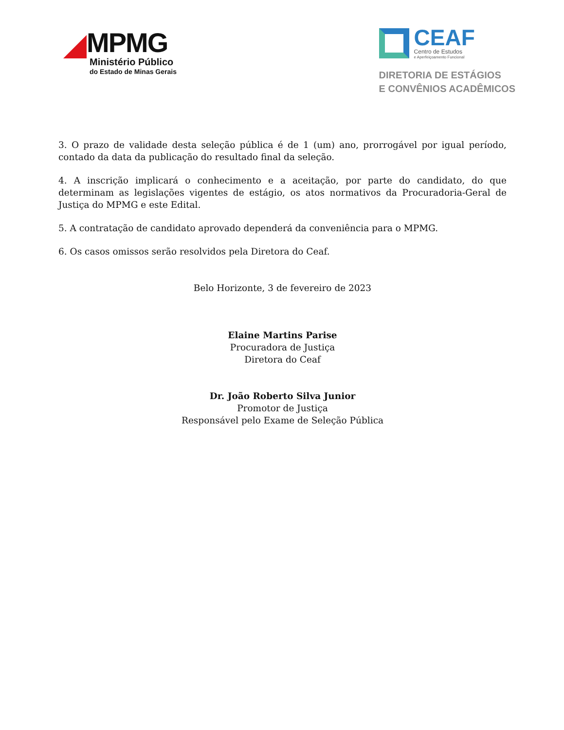MPMG
Ministério Público
do Estado de Minas Gerais
CEAF
Centro de Estudos
e Aperfeiçoamento Funcional
DIRETORIA DE ESTÁGIOS
E CONVÊNIOS ACADÊMICOS
3. O prazo de validade desta seleção pública é de 1 (um) ano, prorrogável por igual período, contado da data da publicação do resultado final da seleção.
4. A inscrição implicará o conhecimento e a aceitação, por parte do candidato, do que determinam as legislações vigentes de estágio, os atos normativos da Procuradoria-Geral de Justiça do MPMG e este Edital.
5. A contratação de candidato aprovado dependerá da conveniência para o MPMG.
6. Os casos omissos serão resolvidos pela Diretora do Ceaf.
Belo Horizonte, 3 de fevereiro de 2023
Elaine Martins Parise
Procuradora de Justiça
Diretora do Ceaf
Dr. João Roberto Silva Junior
Promotor de Justiça
Responsável pelo Exame de Seleção Pública